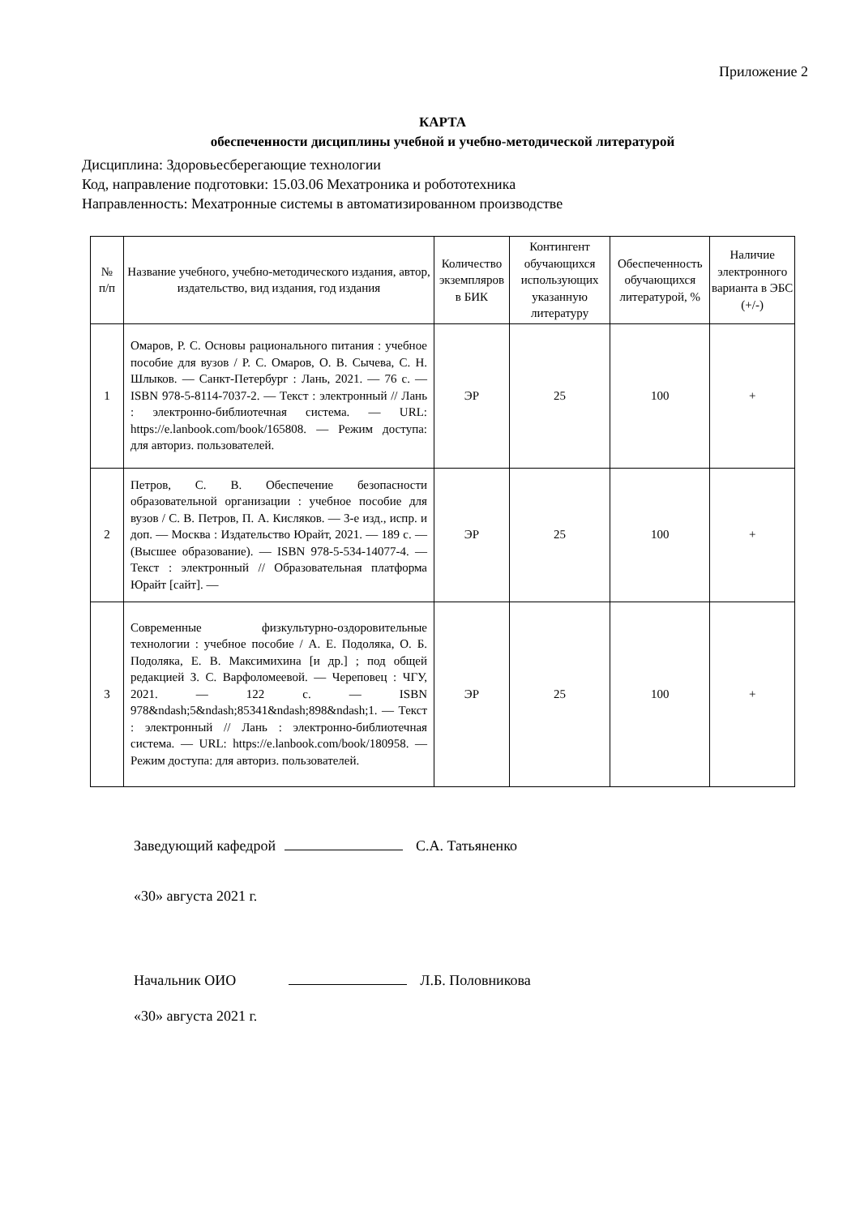Приложение 2
КАРТА
обеспеченности дисциплины учебной и учебно-методической литературой
Дисциплина: Здоровьесберегающие технологии
Код, направление подготовки: 15.03.06 Мехатроника и робототехника
Направленность: Мехатронные системы в автоматизированном производстве
| № п/п | Название учебного, учебно-методического издания, автор, издательство, вид издания, год издания | Количество экземпляров в БИК | Контингент обучающихся использующих указанную литературу | Обеспеченность обучающихся литературой, % | Наличие электронного варианта в ЭБС (+/-) |
| --- | --- | --- | --- | --- | --- |
| 1 | Омаров, Р. С. Основы рационального питания : учебное пособие для вузов / Р. С. Омаров, О. В. Сычева, С. Н. Шлыков. — Санкт-Петербург : Лань, 2021. — 76 с. — ISBN 978-5-8114-7037-2. — Текст : электронный // Лань : электронно-библиотечная система. — URL: https://e.lanbook.com/book/165808. — Режим доступа: для авториз. пользователей. | ЭР | 25 | 100 | + |
| 2 | Петров, С. В. Обеспечение безопасности образовательной организации : учебное пособие для вузов / С. В. Петров, П. А. Кисляков. — 3-е изд., испр. и доп. — Москва : Издательство Юрайт, 2021. — 189 с. — (Высшее образование). — ISBN 978-5-534-14077-4. — Текст : электронный // Образовательная платформа Юрайт [сайт]. — | ЭР | 25 | 100 | + |
| 3 | Современные физкультурно-оздоровительные технологии : учебное пособие / А. Е. Подоляка, О. Б. Подоляка, Е. В. Максимихина [и др.] ; под общей редакцией З. С. Варфоломеевой. — Череповец : ЧГУ, 2021. — 122 с. — ISBN 978&ndash;5&ndash;85341&ndash;898&ndash;1. — Текст : электронный // Лань : электронно-библиотечная система. — URL: https://e.lanbook.com/book/180958. — Режим доступа: для авториз. пользователей. | ЭР | 25 | 100 | + |
Заведующий кафедрой С.А. Татьяненко
«30» августа 2021 г.
Начальник ОИО Л.Б. Половникова
«30» августа 2021 г.